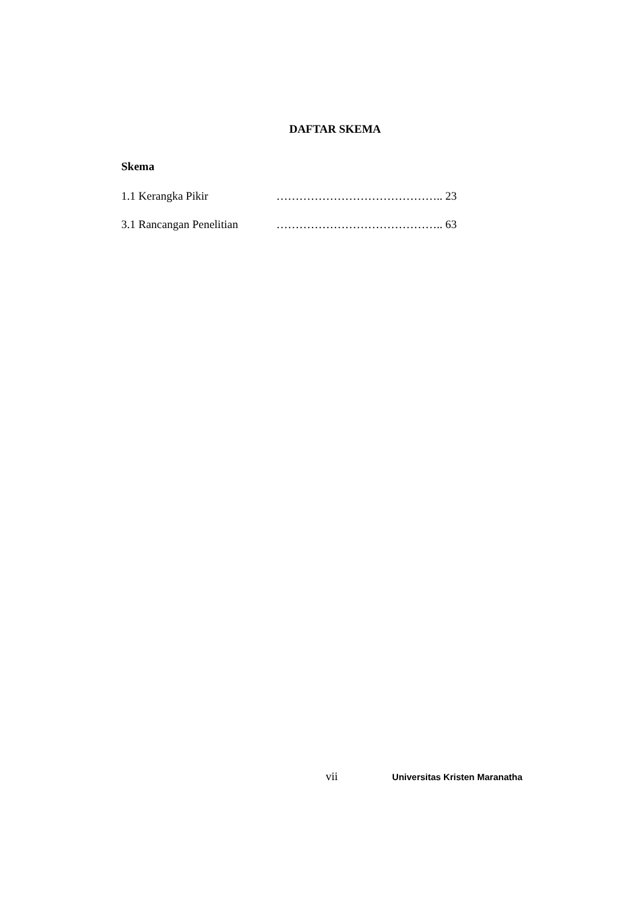DAFTAR SKEMA
Skema
1.1 Kerangka Pikir …………………………………….. 23
3.1 Rancangan Penelitian …………………………………….. 63
vii Universitas Kristen Maranatha